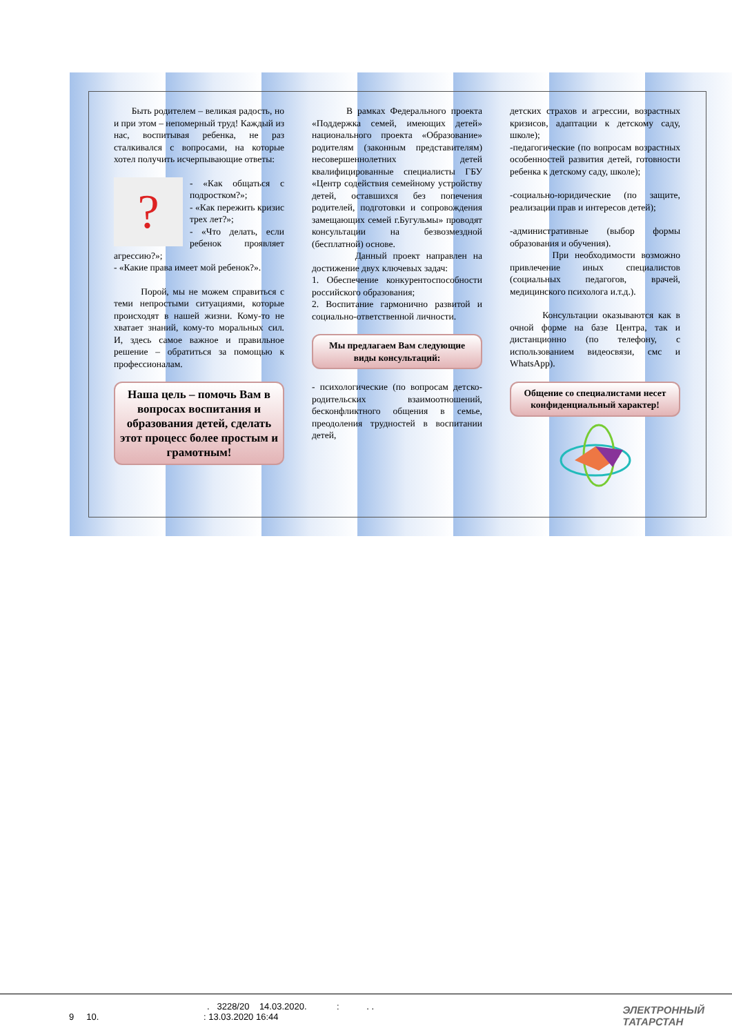Быть родителем – великая радость, но и при этом – непомерный труд! Каждый из нас, воспитывая ребенка, не раз сталкивался с вопросами, на которые хотел получить исчерпывающие ответы:
? - «Как общаться с подростком?»;
- «Как пережить кризис трех лет?»;
- «Что делать, если ребенок проявляет агрессию?»;
- «Какие права имеет мой ребенок?».
Порой, мы не можем справиться с теми непростыми ситуациями, которые происходят в нашей жизни. Кому-то не хватает знаний, кому-то моральных сил. И, здесь самое важное и правильное решение – обратиться за помощью к профессионалам.
Наша цель – помочь Вам в вопросах воспитания и образования детей, сделать этот процесс более простым и грамотным!
В рамках Федерального проекта «Поддержка семей, имеющих детей» национального проекта «Образование» родителям (законным представителям) несовершеннолетних детей квалифицированные специалисты ГБУ «Центр содействия семейному устройству детей, оставшихся без попечения родителей, подготовки и сопровождения замещающих семей г.Бугульмы» проводят консультации на безвозмездной (бесплатной) основе.
Данный проект направлен на достижение двух ключевых задач:
1. Обеспечение конкурентоспособности российского образования;
2. Воспитание гармонично развитой и социально-ответственной личности.
Мы предлагаем Вам следующие виды консультаций:
- психологические (по вопросам детско-родительских взаимоотношений, бесконфликтного общения в семье, преодоления трудностей в воспитании детей,
детских страхов и агрессии, возрастных кризисов, адаптации к детскому саду, школе);
-педагогические (по вопросам возрастных особенностей развития детей, готовности ребенка к детскому саду, школе);
-социально-юридические (по защите, реализации прав и интересов детей);
-административные (выбор формы образования и обучения).
При необходимости возможно привлечение иных специалистов (социальных педагогов, врачей, медицинского психолога и.т.д.).
Консультации оказываются как в очной форме на базе Центра, так и дистанционно (по телефону, с использованием видеосвязи, смс и WhatsApp).
Общение со специалистами несет конфиденциальный характер!
. 3228/20 14.03.2020. : . .
9 10. : 13.03.2020 16:44
ЭЛЕКТРОННЫЙ
ТАТАРСТАН